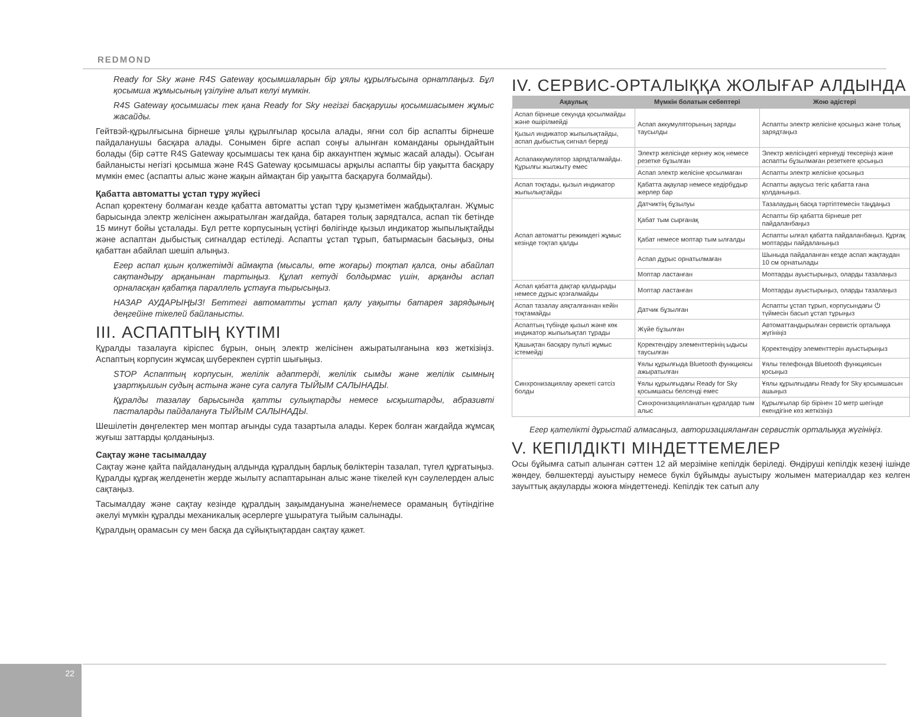REDMOND
Ready for Sky және R4S Gateway қосымшаларын бір ұялы құрылғысына орнатпаңыз. Бұл қосымша жұмысының үзілуіне алып келуі мүмкін.
R4S Gateway қосымшасы тек қана Ready for Sky негізгі басқарушы қосымшасымен жұмыс жасайды.
Гейтвэй-құрылғысына бірнеше ұялы құрылғылар қосыла алады, яғни сол бір аспапты бірнеше пайдаланушы басқара алады. Сонымен бірге аспап соңғы алынған команданы орындайтын болады (бір сәтте R4S Gateway қосымшасы тек қана бір аккаунтпен жұмыс жасай алады). Осыған байланысты негізгі қосымша және R4S Gateway қосымшасы арқылы аспапты бір уақытта басқару мүмкін емес (аспапты алыс және жақын аймақтан бір уақытта басқаруға болмайды).
Қабатта автоматты ұстап тұру жүйесі
Аспап қоректену болмаған кезде қабатта автоматты ұстап тұру қызметімен жабдықталған. Жұмыс барысында электр желісінен ажыратылған жағдайда, батарея толық зарядталса, аспап тік бетінде 15 минут бойы ұсталады. Бұл ретте корпусының үстіңгі бөлігінде қызыл индикатор жыпылықтайды және аспаптан дыбыстық сигналдар естіледі. Аспапты ұстап тұрып, батырмасын басыңыз, оны қабаттан абайлап шешіп алыңыз.
Егер аспап қиын қолжетімді аймақта (мысалы, өте жоғары) тоқтап қалса, оны абайлап сақтандыру арқанынан тартыңыз. Құлап кетуді болдырмас үшін, арқанды аспап орналасқан қабатқа параллель ұстауға тырысыңыз.
НАЗАР АУДАРЫҢЫЗ! Беттегі автоматты ұстап қалу уақыты батарея зарядының деңгейіне тікелей байланысты.
III. АСПАПТЫҢ КҮТІМІ
Құралды тазалауға кіріспес бұрын, оның электр желісінен ажыратылғанына көз жеткізіңіз. Аспаптың корпусин жұмсақ шүберекпен сүртіп шығыңыз.
STOP Аспаптың корпусын, желілік адаптерді, желілік сымды және желілік сымның ұзартқышын судың астына және суға салуға ТЫЙЫМ САЛЫНАДЫ.
Құралды тазалау барысында қатты сулықтарды немесе ысқыштарды, абразивті пасталарды пайдалануға ТЫЙЫМ САЛЫНАДЫ.
Шешілетін дөңгелектер мен моптар ағынды суда тазартыла алады. Керек болған жағдайда жұмсақ жуғыш заттарды қолданыңыз.
Сақтау және тасымалдау
Сақтау және қайта пайдаланудың алдында құралдың барлық бөліктерін тазалап, түгел құрғатыңыз. Құралды құрғақ желденетін жерде жылыту аспаптарынан алыс және тікелей күн сәулелерден алыс сақтаңыз.
Тасымалдау және сақтау кезінде құралдың зақымдануына және/немесе ораманың бүтіндігіне әкелуі мүмкін құралды механикалық әсерлерге ұшыратуға тыйым салынады.
Құралдың орамасын су мен басқа да сұйықтықтардан сақтау қажет.
IV. СЕРВИС-ОРТАЛЫҚҚА ЖОЛЫҒАР АЛДЫНДА
| Ақаулық | Мүмкін болатын себептері | Жою әдістері |
| --- | --- | --- |
| Аспап бірнеше секунда қосылмайды және өшірілмейді | Аспап аккумуляторының заряды таусылды | Аспапты электр желісіне қосыңыз және толық зарядтаңыз |
| Қызыл индикатор жыпылықтайды, аспап дыбыстық сигнал береді | | |
| Аспапаккумулятор зарядталмайды. Құрылғы жылжыту емес | Электр желісінде кернеу жоқ немесе резетке бұзылған | Электр желісіндегі кернеуді тексеріңіз және аспапты бұзылмаған резеткеге қосыңыз |
| | Аспап электр желісіне қосылмаған | Аспапты электр желісіне қосыңыз |
| Аспап тоқтады, қызыл индикатор жыпылықтайды | Қабатта ақаулар немесе кедірбұдыр жерлер бар | Аспапты ақаусыз тегіс қабатта ғана қолданыңыз. |
| Аспап автоматты режимдегі жұмыс кезінде тоқтап қалды | Датчиктің бұзылуы | Тазалаудың басқа тәртіптемесін таңдаңыз |
| | Қабат тым сырғанақ | Аспапты бір қабатта бірнеше рет пайдаланбаңыз |
| | Қабат немесе моптар тым ылғалды | Аспапты ылғал қабатта пайдаланбаңыз. Құрғақ моптарды пайдаланыңыз |
| | Аспап дұрыс орнатылмаған | Шыныда пайдаланған кезде аспап жақтаудан 10 см орнатылады |
| | Моптар ластанған | Моптарды ауыстырыңыз, оларды тазалаңыз |
| Аспап қабатта дақтар қалдырады немесе дұрыс қозғалмайды | Моптар ластанған | Моптарды ауыстырыңыз, оларды тазалаңыз |
| Аспап тазалау аяқталғаннан кейін тоқтамайды | Датчик бұзылған | Аспапты ұстап тұрып, корпусындағы ⏻ түймесін басып ұстап тұрыңыз |
| Аспаптың түбінде қызыл және көк индикатор жыпылықтап тұрады | Жүйе бұзылған | Автоматтандырылған сервистік орталыққа жүгініңіз |
| Қашықтан басқару пульті жұмыс істемейді | Қоректендіру элементтерінің ыдысы таусылған | Қоректендіру элементтерін ауыстырыңыз |
| Синхронизациялау әрекеті сәтсіз болды | Ұялы құрылғыда Bluetooth функциясы ажыратылған | Ұялы телефонда Bluetooth функциясын қосыңыз |
| | Ұялы құрылғыдағы Ready for Sky қосымшасы белсенді емес | Ұялы құрылғыдағы Ready for Sky қосымшасын ашыңыз |
| | Синхронизацияланатын құралдар тым алыс | Құрылғылар бір бірінен 10 метр шегінде екендігіне көз жеткізіңіз |
Егер қателікті дұрыстай алмасаңыз, авторизацияланған сервистік орталыққа жүгініңіз.
V. КЕПІЛДІКТІ МІНДЕТТЕМЕЛЕР
Осы бұйымға сатып алынған сәттен 12 ай мерзіміне кепілдік беріледі. Өндіруші кепілдік кезеңі ішінде жөндеу, бөлшектерді ауыстыру немесе бүкіл бұйымды ауыстыру жолымен материалдар кез келген зауыттық ақауларды жоюға міндеттенеді. Кепілдік тек сатып алу
22